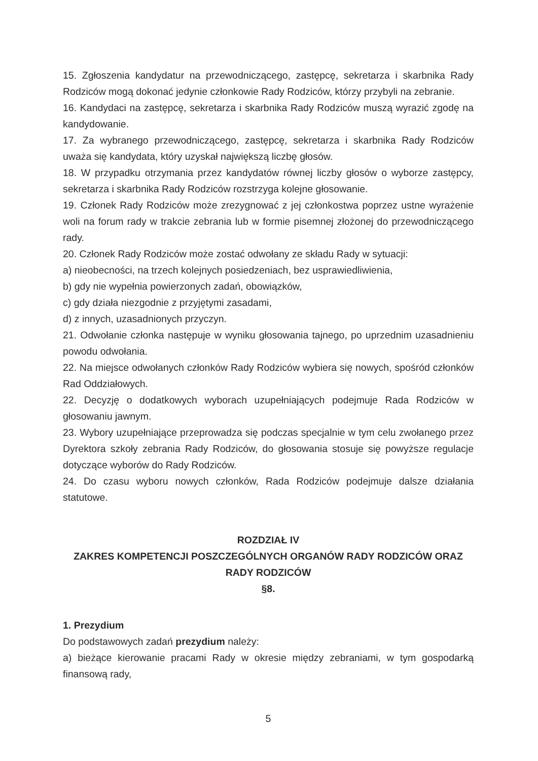15. Zgłoszenia kandydatur na przewodniczącego, zastępcę, sekretarza i skarbnika Rady Rodziców mogą dokonać jedynie członkowie Rady Rodziców, którzy przybyli na zebranie.
16. Kandydaci na zastępcę, sekretarza i skarbnika Rady Rodziców muszą wyrazić zgodę na kandydowanie.
17. Za wybranego przewodniczącego, zastępcę, sekretarza i skarbnika Rady Rodziców uważa się kandydata, który uzyskał największą liczbę głosów.
18. W przypadku otrzymania przez kandydatów równej liczby głosów o wyborze zastępcy, sekretarza i skarbnika Rady Rodziców rozstrzyga kolejne głosowanie.
19. Członek Rady Rodziców może zrezygnować z jej członkostwa poprzez ustne wyrażenie woli na forum rady w trakcie zebrania lub w formie pisemnej złożonej do przewodniczącego rady.
20. Członek Rady Rodziców może zostać odwołany ze składu Rady w sytuacji:
a) nieobecności, na trzech kolejnych posiedzeniach, bez usprawiedliwienia,
b) gdy nie wypełnia powierzonych zadań, obowiązków,
c) gdy działa niezgodnie z przyjętymi zasadami,
d) z innych, uzasadnionych przyczyn.
21. Odwołanie członka następuje w wyniku głosowania tajnego, po uprzednim uzasadnieniu powodu odwołania.
22. Na miejsce odwołanych członków Rady Rodziców wybiera się nowych, spośród członków Rad Oddziałowych.
22. Decyzję o dodatkowych wyborach uzupełniających podejmuje Rada Rodziców w głosowaniu jawnym.
23. Wybory uzupełniające przeprowadza się podczas specjalnie w tym celu zwołanego przez Dyrektora szkoły zebrania Rady Rodziców, do głosowania stosuje się powyższe regulacje dotyczące wyborów do Rady Rodziców.
24. Do czasu wyboru nowych członków, Rada Rodziców podejmuje dalsze działania statutowe.
ROZDZIAŁ IV
ZAKRES KOMPETENCJI POSZCZEGÓLNYCH ORGANÓW RADY RODZICÓW ORAZ RADY RODZICÓW
§8.
1. Prezydium
Do podstawowych zadań prezydium należy:
a) bieżące kierowanie pracami Rady w okresie między zebraniami, w tym gospodarką finansową rady,
5